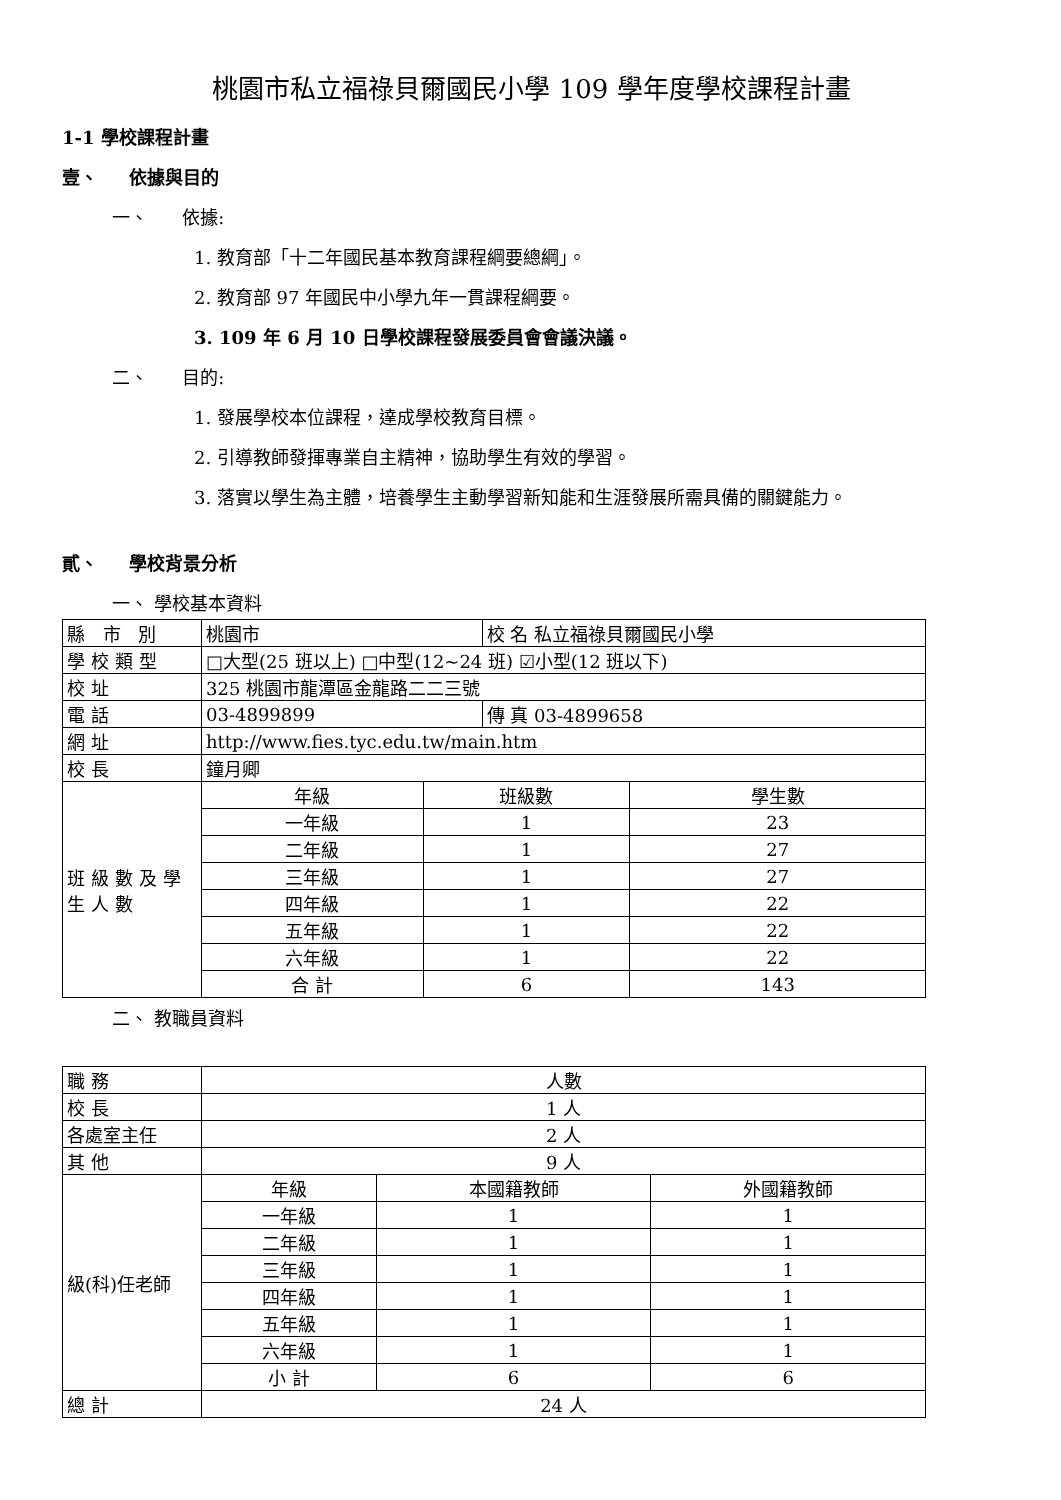桃園市私立福祿貝爾國民小學 109 學年度學校課程計畫
1-1 學校課程計畫
壹、 依據與目的
一、 依據:
1. 教育部「十二年國民基本教育課程綱要總綱」。
2. 教育部 97 年國民中小學九年一貫課程綱要。
3. 109 年 6 月 10 日學校課程發展委員會會議決議。
二、 目的:
1. 發展學校本位課程，達成學校教育目標。
2. 引導教師發揮專業自主精神，協助學生有效的學習。
3. 落實以學生為主體，培養學生主動學習新知能和生涯發展所需具備的關鍵能力。
貳、 學校背景分析
一、 學校基本資料
| 縣 市 別 | 桃園市 | | 校 名 私立福祿貝爾國民小學 | |
| 學校類型 | □大型(25 班以上) □中型(12~24 班) ☑小型(12 班以下) | | | |
| 校 址 | 325 桃園市龍潭區金龍路二二三號 | | | |
| 電 話 | 03-4899899 | | 傳 真 03-4899658 | |
| 網 址 | http://www.fies.tyc.edu.tw/main.htm | | | |
| 校 長 | 鐘月卿 | | | |
| 班級數及學生人數 | 年級 | 班級數 | | 學生數 |
| | 一年級 | 1 | | 23 |
| | 二年級 | 1 | | 27 |
| | 三年級 | 1 | | 27 |
| | 四年級 | 1 | | 22 |
| | 五年級 | 1 | | 22 |
| | 六年級 | 1 | | 22 |
| | 合 計 | 6 | | 143 |
二、 教職員資料
| 職 務 | 人數 | | |
| 校 長 | 1 人 | | |
| 各處室主任 | 2 人 | | |
| 其 他 | 9 人 | | |
| 級(科)任老師 | 年級 | 本國籍教師 | 外國籍教師 |
| | 一年級 | 1 | 1 |
| | 二年級 | 1 | 1 |
| | 三年級 | 1 | 1 |
| | 四年級 | 1 | 1 |
| | 五年級 | 1 | 1 |
| | 六年級 | 1 | 1 |
| | 小 計 | 6 | 6 |
| 總 計 | 24 人 | | |